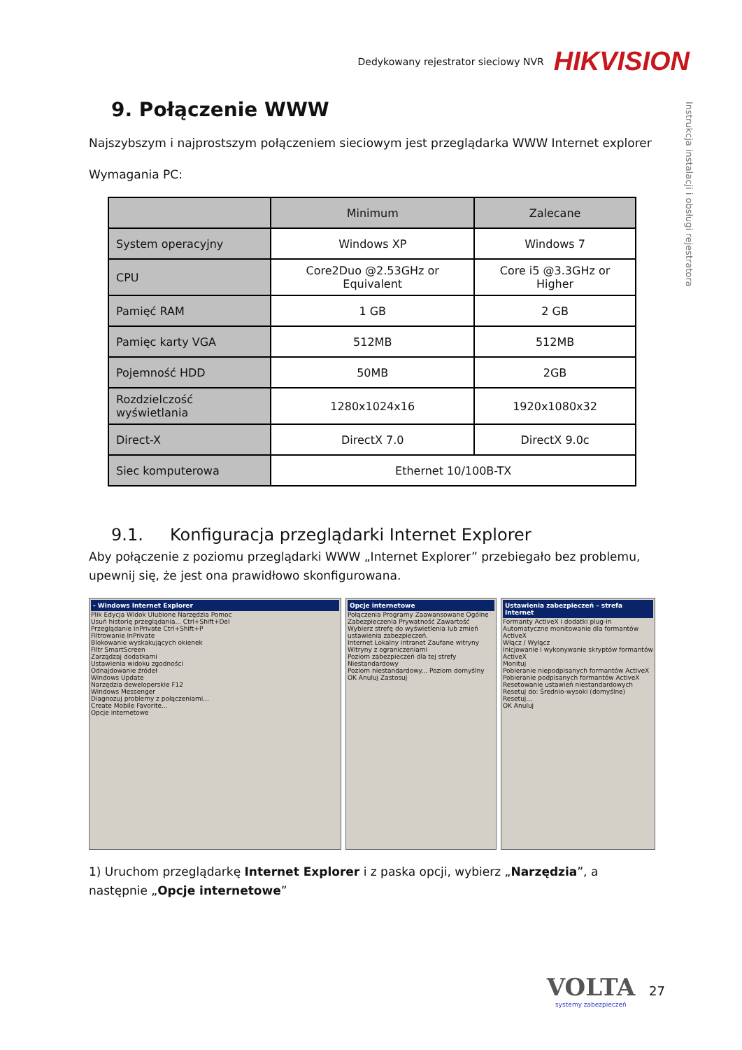Dedykowany rejestrator sieciowy NVR HIKVISION
Instrukcja instalacji i obsługi rejestratora
9. Połączenie WWW
Najszybszym i najprostszym połączeniem sieciowym jest przeglądarka WWW Internet explorer
Wymagania PC:
| | Minimum | Zalecane |
| --- | --- | --- |
| System operacyjny | Windows XP | Windows 7 |
| CPU | Core2Duo @2.53GHz or Equivalent | Core i5 @3.3GHz or Higher |
| Pamięć RAM | 1 GB | 2 GB |
| Pamięc karty VGA | 512MB | 512MB |
| Pojemność HDD | 50MB | 2GB |
| Rozdzielczość wyświetlania | 1280x1024x16 | 1920x1080x32 |
| Direct-X | DirectX 7.0 | DirectX 9.0c |
| Siec komputerowa | Ethernet 10/100B-TX | |
9.1. Konfiguracja przeglądarki Internet Explorer
Aby połączenie z poziomu przeglądarki WWW „Internet Explorer” przebiegało bez problemu, upewnij się, że jest ona prawidłowo skonfigurowana.
- Windows Internet Explorer
Plik Edycja Widok Ulubione Narzędzia Pomoc
Usuń historię przeglądania... Ctrl+Shift+Del
Przeglądanie InPrivate Ctrl+Shift+P
Filtrowanie InPrivate
Blokowanie wyskakujących okienek
Filtr SmartScreen
Zarządzaj dodatkami
Ustawienia widoku zgodności
Odnajdowanie źródeł
Windows Update
Narzędzia deweloperskie F12
Windows Messenger
Diagnozuj problemy z połączeniami...
Create Mobile Favorite...
Opcje internetowe
Opcje internetowe
Połączenia Programy Zaawansowane Ogólne Zabezpieczenia Prywatność Zawartość
Wybierz strefę do wyświetlenia lub zmień ustawienia zabezpieczeń.
Internet Lokalny intranet Zaufane witryny Witryny z ograniczeniami
Poziom zabezpieczeń dla tej strefy
Niestandardowy
Poziom niestandardowy... Poziom domyślny
OK Anuluj Zastosuj
Ustawienia zabezpieczeń – strefa Internet
Formanty ActiveX i dodatki plug-in
Automatyczne monitowanie dla formantów ActiveX
Włącz / Wyłącz
Inicjowanie i wykonywanie skryptów formantów ActiveX
Monituj
Pobieranie niepodpisanych formantów ActiveX
Pobieranie podpisanych formantów ActiveX
Resetowanie ustawień niestandardowych
Resetuj do: Średnio-wysoki (domyślne) Resetuj...
OK Anuluj
1) Uruchom przeglądarkę Internet Explorer i z paska opcji, wybierz „Narzędzia”, a następnie „Opcje internetowe”
VOLTA
systemy zabezpieczeń
27